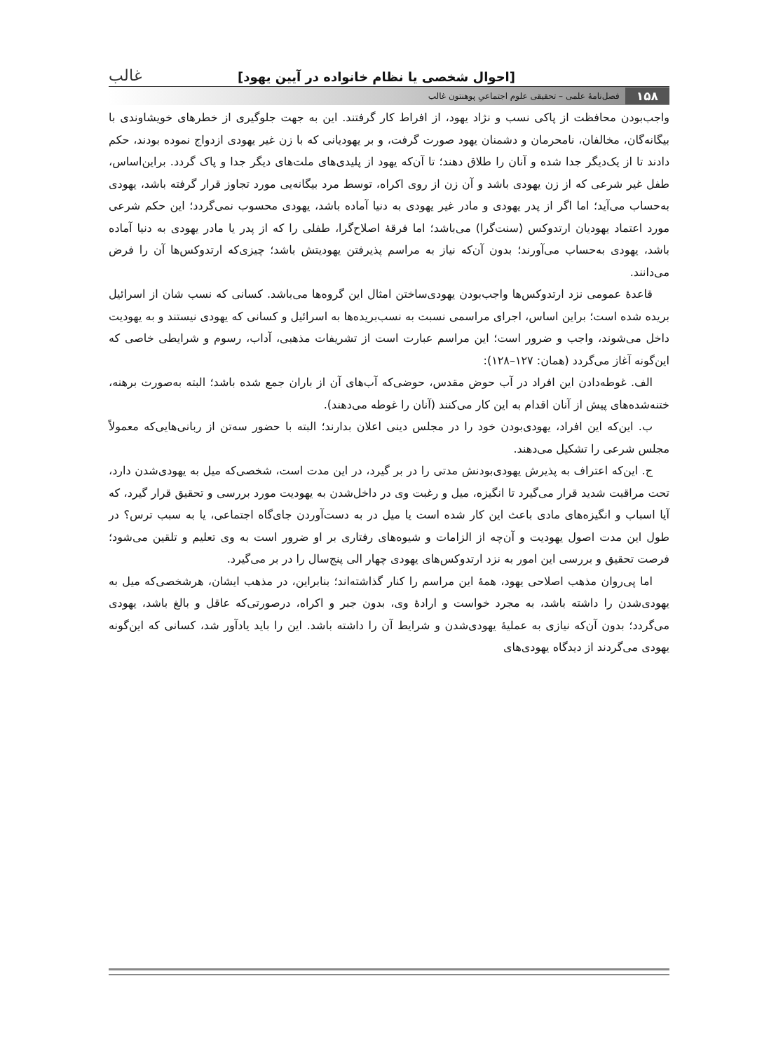[احوال شخصی یا نظام خانواده در آیین یهود] غالب
۱۵۸ فصل‌نامۀ علمی – تحقیقی علوم اجتماعیِ پوهنتون غالب
واجب‌بودن محافظت از پاکی نسب و نژاد یهود، از افراط کار گرفتند. این به جهت جلوگیری از خطرهای خویشاوندی با بیگانه‌گان، مخالفان، نامحرمان و دشمنان یهود صورت گرفت، و بر یهودیانی که با زن غیر یهودی ازدواج نموده بودند، حکم دادند تا از یک‌دیگر جدا شده و آنان را طلاق دهند؛ تا آن‌که یهود از پلیدی‌های ملت‌های دیگر جدا و پاک گردد. براین‌اساس، طفل غیر شرعی که از زن یهودی باشد و آن زن از روی اکراه، توسط مرد بیگانه‌یی مورد تجاوز قرار گرفته باشد، یهودی به‌حساب می‌آید؛ اما اگر از پدر یهودی و مادر غیر یهودی به دنیا آماده باشد، یهودی محسوب نمی‌گردد؛ این حکم شرعی مورد اعتماد یهودیان ارتدوکس (سنت‌گرا) می‌باشد؛ اما فرقۀ اصلاح‌گرا، طفلی را که از پدر یا مادر یهودی به دنیا آماده باشد، یهودی به‌حساب می‌آورند؛ بدون آن‌که نیاز به مراسم پذیرفتن یهودیتش باشد؛ چیزی‌که ارتدوکس‌ها آن را فرض می‌دانند.
قاعدۀ عمومی نزد ارتدوکس‌ها واجب‌بودن یهودی‌ساختن امثال این گروه‌ها می‌باشد. کسانی که نسب شان از اسرائیل بریده شده است؛ براین اساس، اجرای مراسمی نسبت به نسب‌بریده‌ها به اسرائیل و کسانی که یهودی نیستند و به یهودیت داخل می‌شوند، واجب و ضرور است؛ این مراسم عبارت است از تشریفات مذهبی، آداب، رسوم و شرایطی خاصی که این‌گونه آغاز می‌گردد (همان: ۱۲۷–۱۲۸):
الف. غوطه‌دادن این افراد در آب حوض مقدس، حوضی‌که آب‌های آن از باران جمع شده باشد؛ البته به‌صورت برهنه، ختنه‌شده‌های پیش از آنان اقدام به این کار می‌کنند (آنان را غوطه می‌دهند).
ب. این‌که این افراد، یهودی‌بودن خود را در مجلس دینی اعلان بدارند؛ البته با حضور سه‌تن از ربانی‌هایی‌که معمولاً مجلس شرعی را تشکیل می‌دهند.
ج. این‌که اعتراف به پذیرش یهودی‌بودنش مدتی را در بر گیرد، در این مدت است، شخصی‌که میل به یهودی‌شدن دارد، تحت مراقبت شدید قرار می‌گیرد تا انگیزه، میل و رغبت وی در داخل‌شدن به یهودیت مورد بررسی و تحقیق قرار گیرد، که آیا اسباب و انگیزه‌های مادی باعث این کار شده است یا میل در به دست‌آوردن جای‌گاه اجتماعی، یا به سبب ترس؟ در طول این مدت اصول یهودیت و آن‌چه از الزامات و شیوه‌های رفتاری بر او ضرور است به وی تعلیم و تلقین می‌شود؛ فرصت تحقیق و بررسی این امور به نزد ارتدوکس‌های یهودی چهار الی پنج‌سال را در بر می‌گیرد.
اما پی‌روان مذهب اصلاحی یهود، همۀ این مراسم را کنار گذاشته‌اند؛ بنابراین، در مذهب ایشان، هرشخصی‌که میل به یهودی‌شدن را داشته باشد، به مجرد خواست و ارادۀ وی، بدون جبر و اکراه، درصورتی‌که عاقل و بالغ باشد، یهودی می‌گردد؛ بدون آن‌که نیازی به عملیۀ یهودی‌شدن و شرایط آن را داشته باشد. این را باید یادآور شد، کسانی که این‌گونه یهودی می‌گردند از دیدگاه یهودی‌های